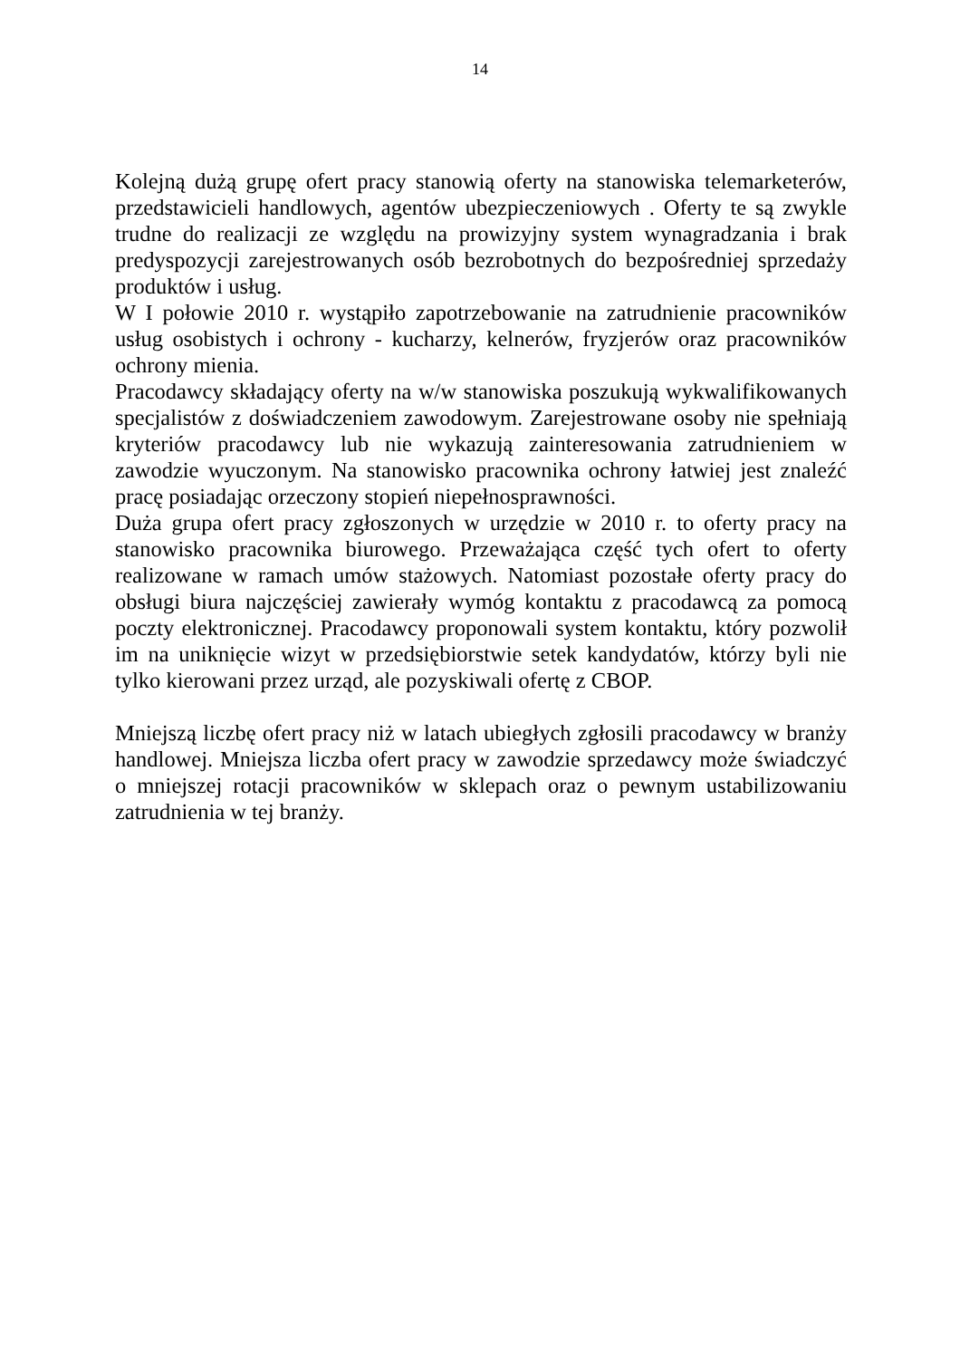14
Kolejną dużą grupę ofert pracy stanowią oferty na stanowiska telemarketerów, przedstawicieli handlowych, agentów ubezpieczeniowych . Oferty te są zwykle trudne do realizacji ze względu na prowizyjny system wynagradzania i brak predyspozycji zarejestrowanych osób bezrobotnych do bezpośredniej sprzedaży produktów i usług.
W I połowie 2010 r. wystąpiło zapotrzebowanie na zatrudnienie pracowników usług osobistych i ochrony - kucharzy, kelnerów, fryzjerów oraz pracowników ochrony mienia.
Pracodawcy składający oferty na w/w stanowiska poszukują wykwalifikowanych specjalistów z doświadczeniem zawodowym. Zarejestrowane osoby nie spełniają kryteriów pracodawcy lub nie wykazują zainteresowania zatrudnieniem w zawodzie wyuczonym. Na stanowisko pracownika ochrony łatwiej jest znaleźć pracę posiadając orzeczony stopień niepełnosprawności.
Duża grupa ofert pracy zgłoszonych w urzędzie w 2010 r. to oferty pracy na stanowisko pracownika biurowego. Przeważająca część tych ofert to oferty realizowane w ramach umów stażowych. Natomiast pozostałe oferty pracy do obsługi biura najczęściej zawierały wymóg kontaktu z pracodawcą za pomocą poczty elektronicznej. Pracodawcy proponowali system kontaktu, który pozwolił im na uniknięcie wizyt w przedsiębiorstwie setek kandydatów, którzy byli nie tylko kierowani przez urząd, ale pozyskiwali ofertę z CBOP.
Mniejszą liczbę ofert pracy niż w latach ubiegłych zgłosili pracodawcy w branży handlowej. Mniejsza liczba ofert pracy w zawodzie sprzedawcy może świadczyć o mniejszej rotacji pracowników w sklepach oraz o pewnym ustabilizowaniu zatrudnienia w tej branży.